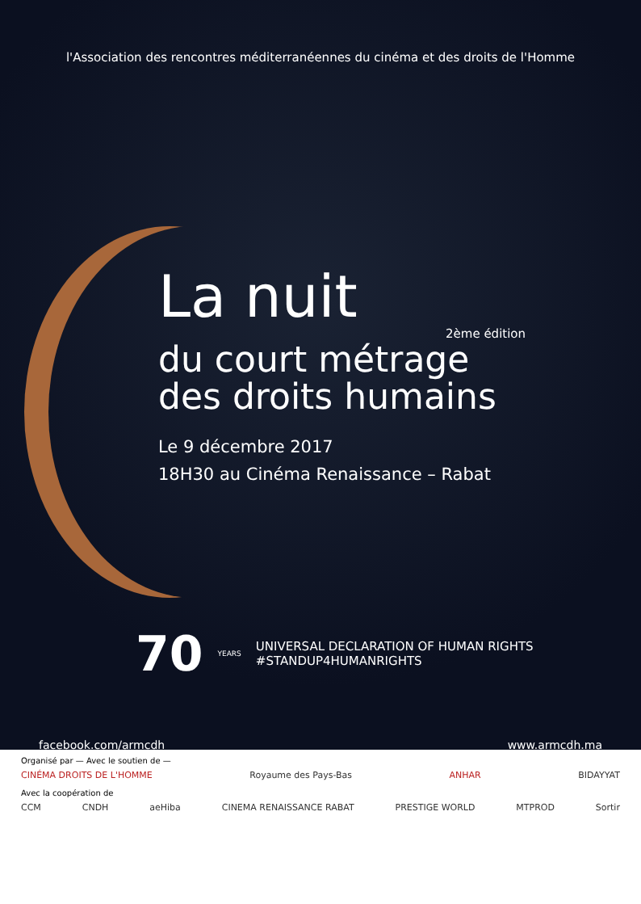l'Association des rencontres méditerranéennes du cinéma et des droits de l'Homme
La nuit
2ème édition
du court métrage
des droits humains
Le 9 décembre 2017
18H30 au Cinéma Renaissance – Rabat
70 YEARS
UNIVERSAL DECLARATION OF HUMAN RIGHTS
#STANDUP4HUMANRIGHTS
facebook.com/armcdh www.armcdh.ma
Organisé par — Avec le soutien de —
CINÉMA DROITS DE L'HOMME Royaume des Pays-Bas ANHAR BIDAYYAT
Avec la coopération de
CCM CNDH aeHiba CINEMA RENAISSANCE RABAT PRESTIGE WORLD MTPROD Sortir